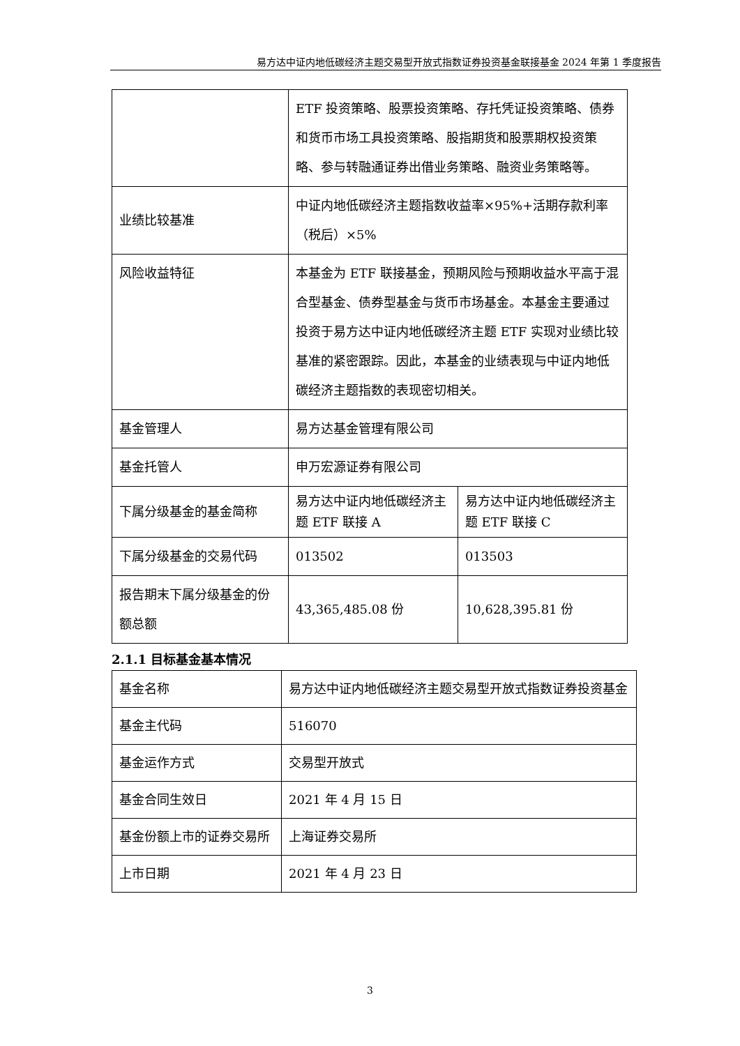易方达中证内地低碳经济主题交易型开放式指数证券投资基金联接基金 2024 年第 1 季度报告
| | ETF 投资策略、股票投资策略、存托凭证投资策略、债券和货币市场工具投资策略、股指期货和股票期权投资策略、参与转融通证券出借业务策略、融资业务策略等。 | |
| 业绩比较基准 | 中证内地低碳经济主题指数收益率×95%+活期存款利率（税后）×5% | |
| 风险收益特征 | 本基金为 ETF 联接基金，预期风险与预期收益水平高于混合型基金、债券型基金与货币市场基金。本基金主要通过投资于易方达中证内地低碳经济主题 ETF 实现对业绩比较基准的紧密跟踪。因此，本基金的业绩表现与中证内地低碳经济主题指数的表现密切相关。 | |
| 基金管理人 | 易方达基金管理有限公司 | |
| 基金托管人 | 申万宏源证券有限公司 | |
| 下属分级基金的基金简称 | 易方达中证内地低碳经济主题 ETF 联接 A | 易方达中证内地低碳经济主题 ETF 联接 C |
| 下属分级基金的交易代码 | 013502 | 013503 |
| 报告期末下属分级基金的份额总额 | 43,365,485.08 份 | 10,628,395.81 份 |
2.1.1 目标基金基本情况
| 基金名称 | 易方达中证内地低碳经济主题交易型开放式指数证券投资基金 |
| 基金主代码 | 516070 |
| 基金运作方式 | 交易型开放式 |
| 基金合同生效日 | 2021 年 4 月 15 日 |
| 基金份额上市的证券交易所 | 上海证券交易所 |
| 上市日期 | 2021 年 4 月 23 日 |
3